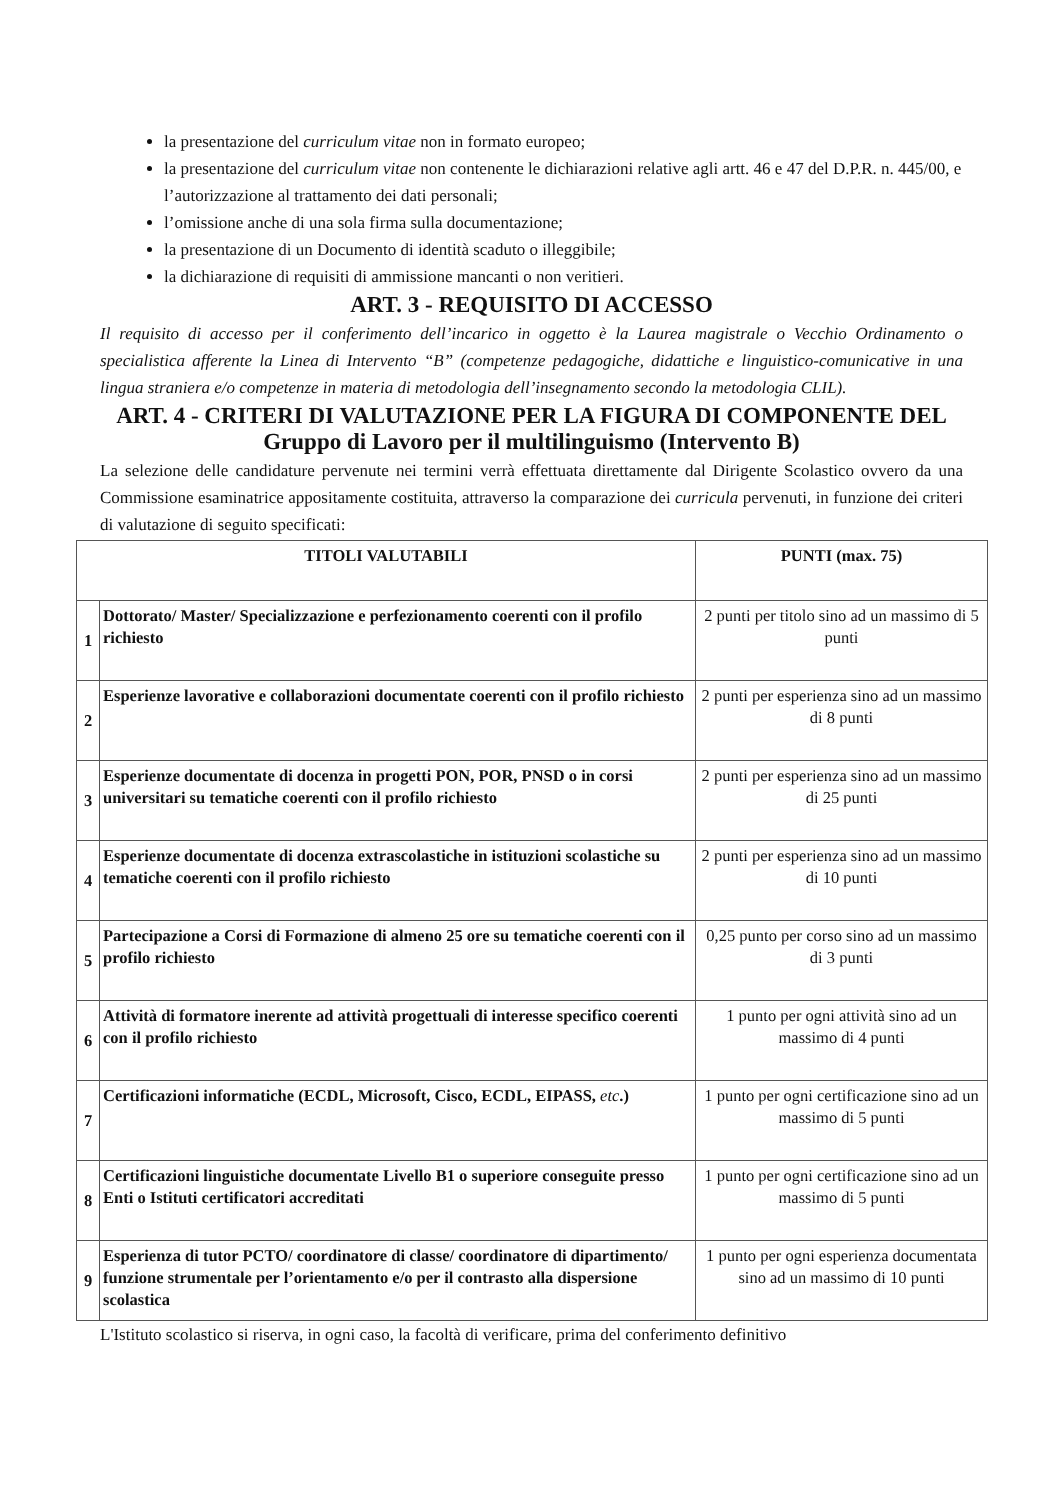la presentazione del curriculum vitae non in formato europeo;
la presentazione del curriculum vitae non contenente le dichiarazioni relative agli artt. 46 e 47 del D.P.R. n. 445/00, e l’autorizzazione al trattamento dei dati personali;
l’omissione anche di una sola firma sulla documentazione;
la presentazione di un Documento di identità scaduto o illeggibile;
la dichiarazione di requisiti di ammissione mancanti o non veritieri.
ART. 3 - REQUISITO DI ACCESSO
Il requisito di accesso per il conferimento dell’incarico in oggetto è la Laurea magistrale o Vecchio Ordinamento o specialistica afferente la Linea di Intervento “B” (competenze pedagogiche, didattiche e linguistico-comunicative in una lingua straniera e/o competenze in materia di metodologia dell’insegnamento secondo la metodologia CLIL).
ART. 4 - CRITERI DI VALUTAZIONE PER LA FIGURA DI COMPONENTE DEL
Gruppo di Lavoro per il multilinguismo (Intervento B)
La selezione delle candidature pervenute nei termini verrà effettuata direttamente dal Dirigente Scolastico ovvero da una Commissione esaminatrice appositamente costituita, attraverso la comparazione dei curricula pervenuti, in funzione dei criteri di valutazione di seguito specificati:
| TITOLI VALUTABILI | | PUNTI (max. 75) |
| --- | --- | --- |
| 1 | Dottorato/ Master/ Specializzazione e perfezionamento coerenti con il profilo richiesto | 2 punti per titolo sino ad un massimo di 5 punti |
| 2 | Esperienze lavorative e collaborazioni documentate coerenti con il profilo richiesto | 2 punti per esperienza sino ad un massimo di 8 punti |
| 3 | Esperienze documentate di docenza in progetti PON, POR, PNSD o in corsi universitari su tematiche coerenti con il profilo richiesto | 2 punti per esperienza sino ad un massimo di 25 punti |
| 4 | Esperienze documentate di docenza extrascolastiche in istituzioni scolastiche su tematiche coerenti con il profilo richiesto | 2 punti per esperienza sino ad un massimo di 10 punti |
| 5 | Partecipazione a Corsi di Formazione di almeno 25 ore su tematiche coerenti con il profilo richiesto | 0,25 punto per corso sino ad un massimo di 3 punti |
| 6 | Attività di formatore inerente ad attività progettuali di interesse specifico coerenti con il profilo richiesto | 1 punto per ogni attività sino ad un massimo di 4 punti |
| 7 | Certificazioni informatiche (ECDL, Microsoft, Cisco, ECDL, EIPASS, etc .) | 1 punto per ogni certificazione sino ad un massimo di 5 punti |
| 8 | Certificazioni linguistiche documentate Livello B1 o superiore conseguite presso Enti o Istituti certificatori accreditati | 1 punto per ogni certificazione sino ad un massimo di 5 punti |
| 9 | Esperienza di tutor PCTO/ coordinatore di classe/ coordinatore di dipartimento/ funzione strumentale per l’orientamento e/o per il contrasto alla dispersione scolastica | 1 punto per ogni esperienza documentata sino ad un massimo di 10 punti |
L'Istituto scolastico si riserva, in ogni caso, la facoltà di verificare, prima del conferimento definitivo